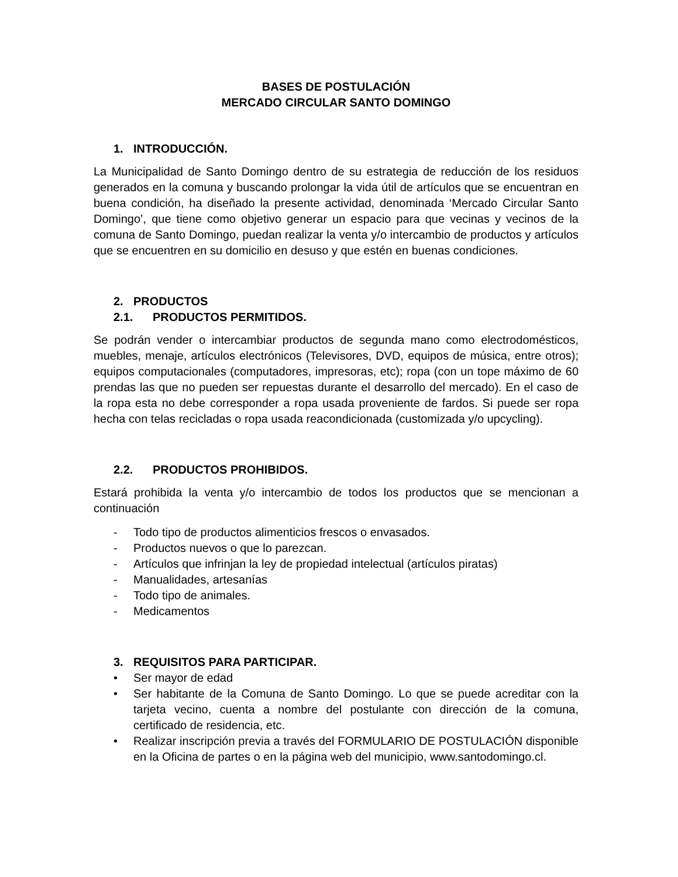BASES DE POSTULACIÓN
MERCADO CIRCULAR SANTO DOMINGO
1. INTRODUCCIÓN.
La Municipalidad de Santo Domingo dentro de su estrategia de reducción de los residuos generados en la comuna y buscando prolongar la vida útil de artículos que se encuentran en buena condición, ha diseñado la presente actividad, denominada ‘Mercado Circular Santo Domingo’, que tiene como objetivo generar un espacio para que vecinas y vecinos de la comuna de Santo Domingo, puedan realizar la venta y/o intercambio de productos y artículos que se encuentren en su domicilio en desuso y que estén en buenas condiciones.
2. PRODUCTOS
2.1. PRODUCTOS PERMITIDOS.
Se podrán vender o intercambiar productos de segunda mano como electrodomésticos, muebles, menaje, artículos electrónicos (Televisores, DVD, equipos de música, entre otros); equipos computacionales (computadores, impresoras, etc); ropa (con un tope máximo de 60 prendas las que no pueden ser repuestas durante el desarrollo del mercado). En el caso de la ropa esta no debe corresponder a ropa usada proveniente de fardos. Si puede ser ropa hecha con telas recicladas o ropa usada reacondicionada (customizada y/o upcycling).
2.2. PRODUCTOS PROHIBIDOS.
Estará prohibida la venta y/o intercambio de todos los productos que se mencionan a continuación
- Todo tipo de productos alimenticios frescos o envasados.
- Productos nuevos o que lo parezcan.
- Artículos que infrinjan la ley de propiedad intelectual (artículos piratas)
- Manualidades, artesanías
- Todo tipo de animales.
- Medicamentos
3. REQUISITOS PARA PARTICIPAR.
• Ser mayor de edad
• Ser habitante de la Comuna de Santo Domingo. Lo que se puede acreditar con la tarjeta vecino, cuenta a nombre del postulante con dirección de la comuna, certificado de residencia, etc.
• Realizar inscripción previa a través del FORMULARIO DE POSTULACIÓN disponible en la Oficina de partes o en la página web del municipio, www.santodomingo.cl.